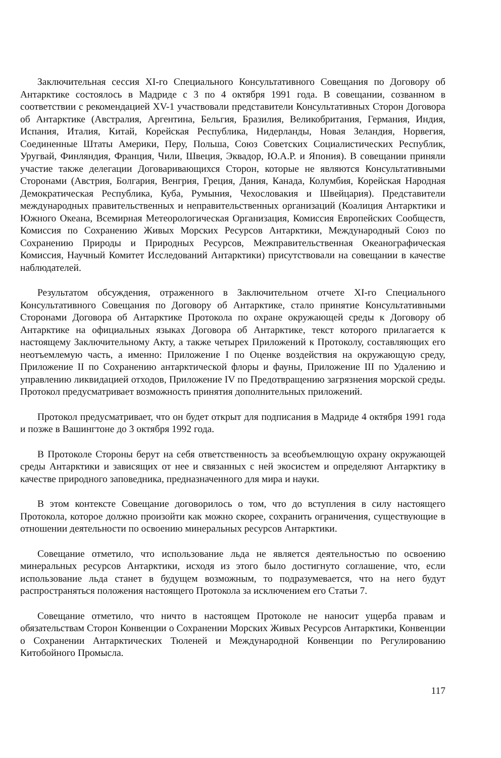Заключительная сессия XI-го Специального Консультативного Совещания по Договору об Антарктике состоялось в Мадриде с 3 по 4 октября 1991 года. В совещании, созванном в соответствии с рекомендацией XV-1 участвовали представители Консультативных Сторон Договора об Антарктике (Австралия, Аргентина, Бельгия, Бразилия, Великобритания, Германия, Индия, Испания, Италия, Китай, Корейская Республика, Нидерланды, Новая Зеландия, Норвегия, Соединенные Штаты Америки, Перу, Польша, Союз Советских Социалистических Республик, Уругвай, Финляндия, Франция, Чили, Швеция, Эквадор, Ю.А.Р. и Япония). В совещании приняли участие также делегации Договаривающихся Сторон, которые не являются Консультативными Сторонами (Австрия, Болгария, Венгрия, Греция, Дания, Канада, Колумбия, Корейская Народная Демократическая Республика, Куба, Румыния, Чехословакия и Швейцария). Представители международных правительственных и неправительственных организаций (Коалиция Антарктики и Южного Океана, Всемирная Метеорологическая Организация, Комиссия Европейских Сообществ, Комиссия по Сохранению Живых Морских Ресурсов Антарктики, Международный Союз по Сохранению Природы и Природных Ресурсов, Межправительственная Океанографическая Комиссия, Научный Комитет Исследований Антарктики) присутствовали на совещании в качестве наблюдателей.
Результатом обсуждения, отраженного в Заключительном отчете XI-го Специального Консультативного Совещания по Договору об Антарктике, стало принятие Консультативными Сторонами Договора об Антарктике Протокола по охране окружающей среды к Договору об Антарктике на официальных языках Договора об Антарктике, текст которого прилагается к настоящему Заключительному Акту, а также четырех Приложений к Протоколу, составляющих его неотъемлемую часть, а именно: Приложение I по Оценке воздействия на окружающую среду, Приложение II по Сохранению антарктической флоры и фауны, Приложение III по Удалению и управлению ликвидацией отходов, Приложение IV по Предотвращению загрязнения морской среды. Протокол предусматривает возможность принятия дополнительных приложений.
Протокол предусматривает, что он будет открыт для подписания в Мадриде 4 октября 1991 года и позже в Вашингтоне до 3 октября 1992 года.
В Протоколе Стороны берут на себя ответственность за всеобъемлющую охрану окружающей среды Антарктики и зависящих от нее и связанных с ней экосистем и определяют Антарктику в качестве природного заповедника, предназначенного для мира и науки.
В этом контексте Совещание договорилось о том, что до вступления в силу настоящего Протокола, которое должно произойти как можно скорее, сохранить ограничения, существующие в отношении деятельности по освоению минеральных ресурсов Антарктики.
Совещание отметило, что использование льда не является деятельностью по освоению минеральных ресурсов Антарктики, исходя из этого было достигнуто соглашение, что, если использование льда станет в будущем возможным, то подразумевается, что на него будут распространяться положения настоящего Протокола за исключением его Статьи 7.
Совещание отметило, что ничто в настоящем Протоколе не наносит ущерба правам и обязательствам Сторон Конвенции о Сохранении Морских Живых Ресурсов Антарктики, Конвенции о Сохранении Антарктических Тюленей и Международной Конвенции по Регулированию Китобойного Промысла.
117